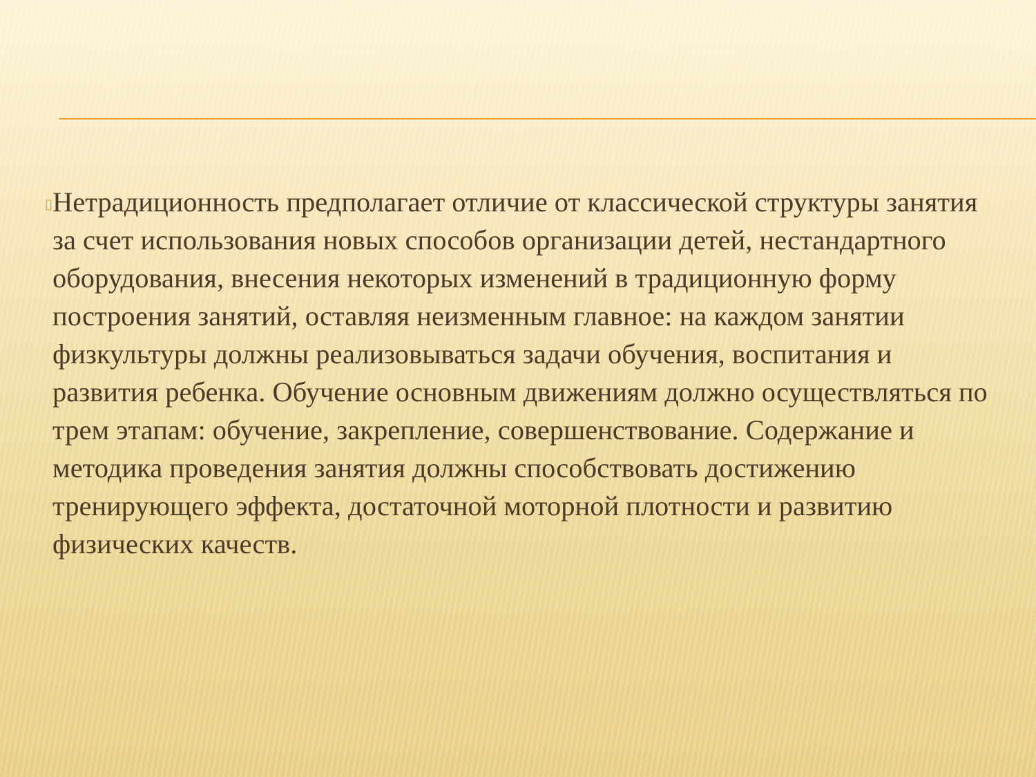▯
Нетрадиционность предполагает отличие от классической структуры занятия за счет использования новых способов организации детей, нестандартного оборудования, внесения некоторых изменений в традиционную форму построения занятий, оставляя неизменным главное: на каждом занятии физкультуры должны реализовываться задачи обучения, воспитания и развития ребенка. Обучение основным движениям должно осуществляться по трем этапам: обучение, закрепление, совершенствование. Содержание и методика проведения занятия должны способствовать достижению тренирующего эффекта, достаточной моторной плотности и развитию физических качеств.